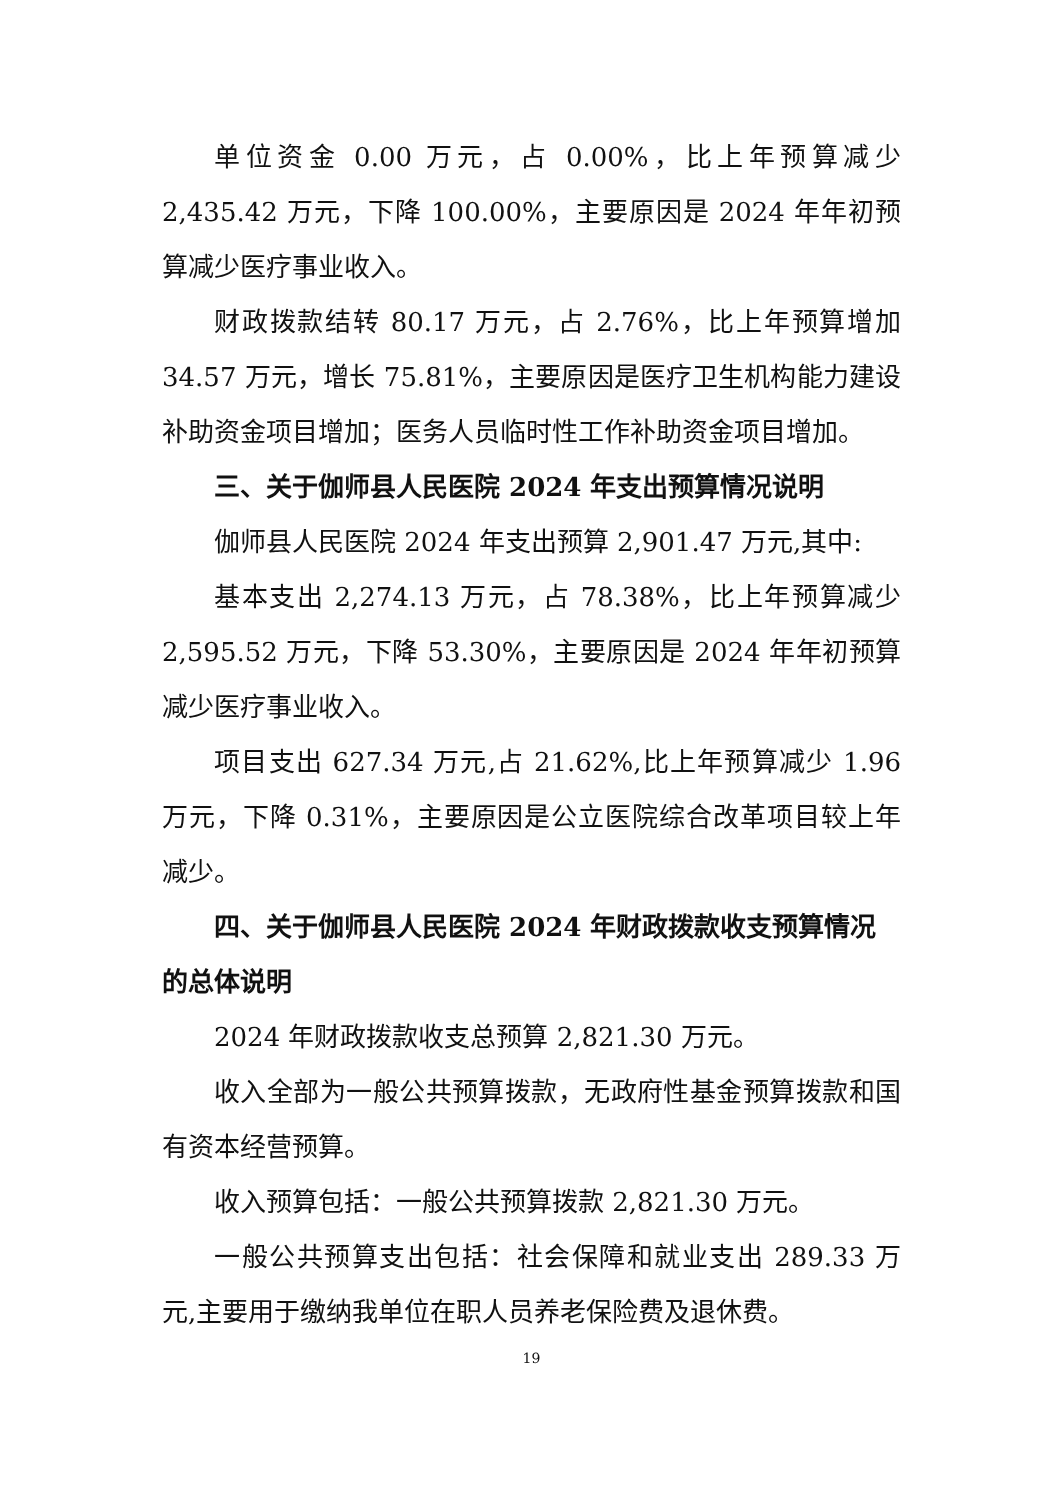单位资金 0.00 万元，占 0.00%，比上年预算减少 2,435.42 万元，下降 100.00%，主要原因是 2024 年年初预算减少医疗事业收入。
财政拨款结转 80.17 万元，占 2.76%，比上年预算增加 34.57 万元，增长 75.81%，主要原因是医疗卫生机构能力建设补助资金项目增加；医务人员临时性工作补助资金项目增加。
三、关于伽师县人民医院 2024 年支出预算情况说明
伽师县人民医院 2024 年支出预算 2,901.47 万元,其中:
基本支出 2,274.13 万元，占 78.38%，比上年预算减少 2,595.52 万元，下降 53.30%，主要原因是 2024 年年初预算减少医疗事业收入。
项目支出 627.34 万元,占 21.62%,比上年预算减少 1.96 万元，下降 0.31%，主要原因是公立医院综合改革项目较上年减少。
四、关于伽师县人民医院 2024 年财政拨款收支预算情况的总体说明
2024 年财政拨款收支总预算 2,821.30 万元。
收入全部为一般公共预算拨款，无政府性基金预算拨款和国有资本经营预算。
收入预算包括：一般公共预算拨款 2,821.30 万元。
一般公共预算支出包括：社会保障和就业支出 289.33 万元,主要用于缴纳我单位在职人员养老保险费及退休费。
19